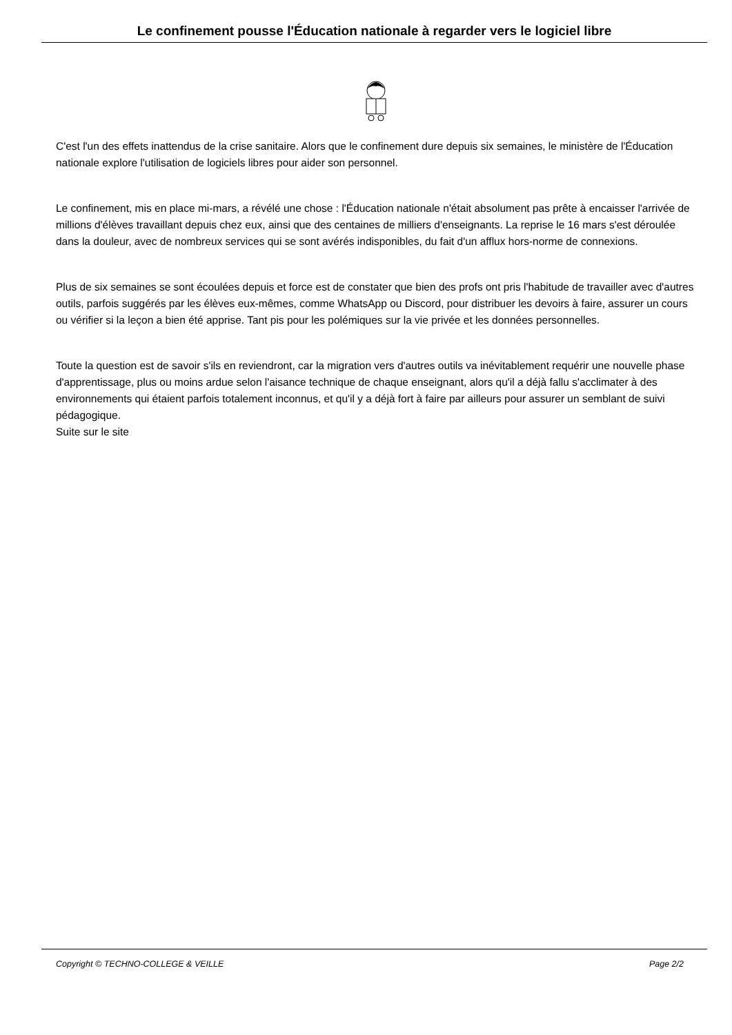Le confinement pousse l'Éducation nationale à regarder vers le logiciel libre
C'est l'un des effets inattendus de la crise sanitaire. Alors que le confinement dure depuis six semaines, le ministère de l'Éducation nationale explore l'utilisation de logiciels libres pour aider son personnel.
Le confinement, mis en place mi-mars, a révélé une chose : l'Éducation nationale n'était absolument pas prête à encaisser l'arrivée de millions d'élèves travaillant depuis chez eux, ainsi que des centaines de milliers d'enseignants. La reprise le 16 mars s'est déroulée dans la douleur, avec de nombreux services qui se sont avérés indisponibles, du fait d'un afflux hors-norme de connexions.
Plus de six semaines se sont écoulées depuis et force est de constater que bien des profs ont pris l'habitude de travailler avec d'autres outils, parfois suggérés par les élèves eux-mêmes, comme WhatsApp ou Discord, pour distribuer les devoirs à faire, assurer un cours ou vérifier si la leçon a bien été apprise. Tant pis pour les polémiques sur la vie privée et les données personnelles.
Toute la question est de savoir s'ils en reviendront, car la migration vers d'autres outils va inévitablement requérir une nouvelle phase d'apprentissage, plus ou moins ardue selon l'aisance technique de chaque enseignant, alors qu'il a déjà fallu s'acclimater à des environnements qui étaient parfois totalement inconnus, et qu'il y a déjà fort à faire par ailleurs pour assurer un semblant de suivi pédagogique.
Suite sur le site
Copyright © TECHNO-COLLEGE & VEILLE Page 2/2